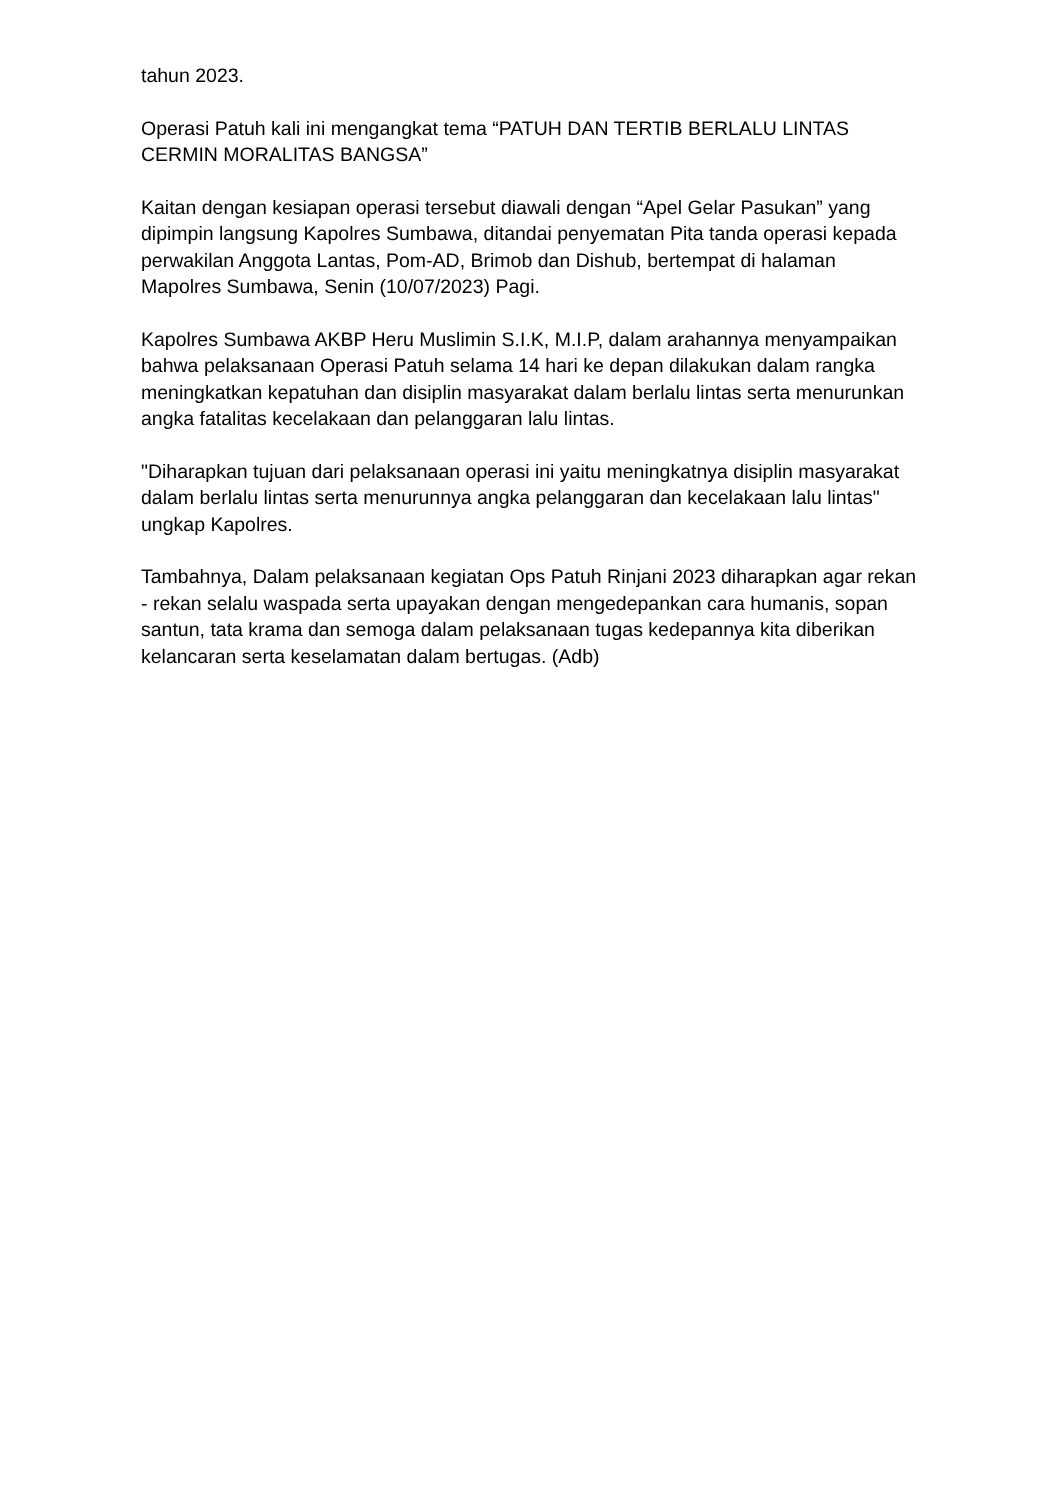tahun 2023.
Operasi Patuh kali ini mengangkat tema “PATUH DAN TERTIB BERLALU LINTAS CERMIN MORALITAS BANGSA”
Kaitan dengan kesiapan operasi tersebut diawali dengan “Apel Gelar Pasukan” yang dipimpin langsung Kapolres Sumbawa, ditandai penyematan Pita tanda operasi kepada perwakilan Anggota Lantas, Pom-AD, Brimob dan Dishub, bertempat di halaman Mapolres Sumbawa, Senin (10/07/2023) Pagi.
Kapolres Sumbawa AKBP Heru Muslimin S.I.K, M.I.P, dalam arahannya menyampaikan bahwa pelaksanaan Operasi Patuh selama 14 hari ke depan dilakukan dalam rangka meningkatkan kepatuhan dan disiplin masyarakat dalam berlalu lintas serta menurunkan angka fatalitas kecelakaan dan pelanggaran lalu lintas.
"Diharapkan tujuan dari pelaksanaan operasi ini yaitu meningkatnya disiplin masyarakat dalam berlalu lintas serta menurunnya angka pelanggaran dan kecelakaan lalu lintas" ungkap Kapolres.
Tambahnya, Dalam pelaksanaan kegiatan Ops Patuh Rinjani 2023 diharapkan agar rekan - rekan selalu waspada serta upayakan dengan mengedepankan cara humanis, sopan santun, tata krama dan semoga dalam pelaksanaan tugas kedepannya kita diberikan kelancaran serta keselamatan dalam bertugas. (Adb)